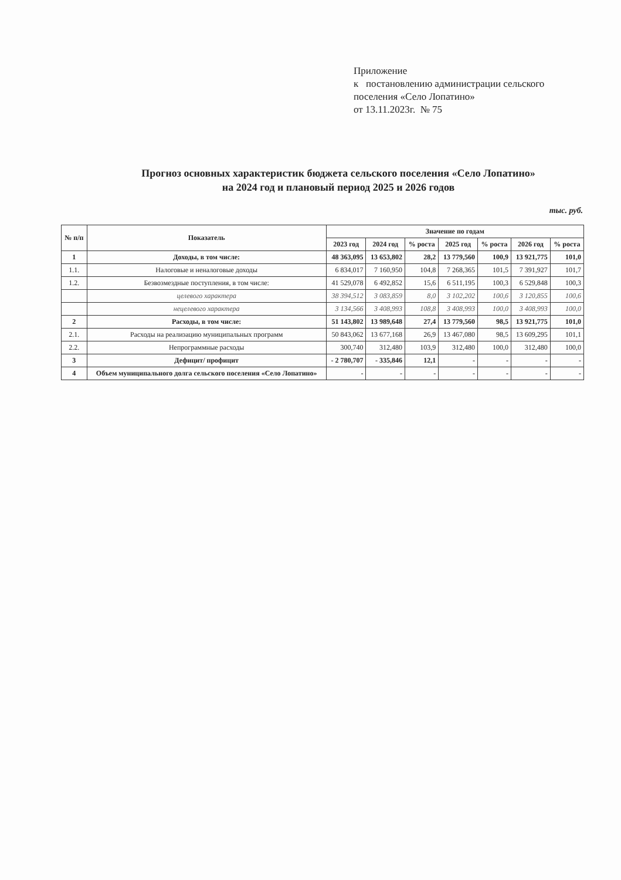Приложение
к постановлению администрации сельского
поселения «Село Лопатино»
от 13.11.2023г. № 75
Прогноз основных характеристик бюджета сельского поселения «Село Лопатино»
на 2024 год и плановый период 2025 и 2026 годов
тыс. руб.
| № п/п | Показатель | Значение по годам | | | | | | |
| --- | --- | --- | --- | --- | --- | --- | --- | --- |
| | | 2023 год | 2024 год | % роста | 2025 год | % роста | 2026 год | % роста |
| 1 | Доходы, в том числе: | 48 363,095 | 13 653,802 | 28,2 | 13 779,560 | 100,9 | 13 921,775 | 101,0 |
| 1.1. | Налоговые и неналоговые доходы | 6 834,017 | 7 160,950 | 104,8 | 7 268,365 | 101,5 | 7 391,927 | 101,7 |
| 1.2. | Безвозмездные поступления, в том числе: | 41 529,078 | 6 492,852 | 15,6 | 6 511,195 | 100,3 | 6 529,848 | 100,3 |
| | целевого характера | 38 394,512 | 3 083,859 | 8,0 | 3 102,202 | 100,6 | 3 120,855 | 100,6 |
| | нецелевого характера | 3 134,566 | 3 408,993 | 108,8 | 3 408,993 | 100,0 | 3 408,993 | 100,0 |
| 2 | Расходы, в том числе: | 51 143,802 | 13 989,648 | 27,4 | 13 779,560 | 98,5 | 13 921,775 | 101,0 |
| 2.1. | Расходы на реализацию муниципальных программ | 50 843,062 | 13 677,168 | 26,9 | 13 467,080 | 98,5 | 13 609,295 | 101,1 |
| 2.2. | Непрограммные расходы | 300,740 | 312,480 | 103,9 | 312,480 | 100,0 | 312,480 | 100,0 |
| 3 | Дефицит/ профицит | - 2 780,707 | - 335,846 | 12,1 | - | - | - | - |
| 4 | Объем муниципального долга сельского поселения «Село Лопатино» | - | - | - | - | - | - | - |